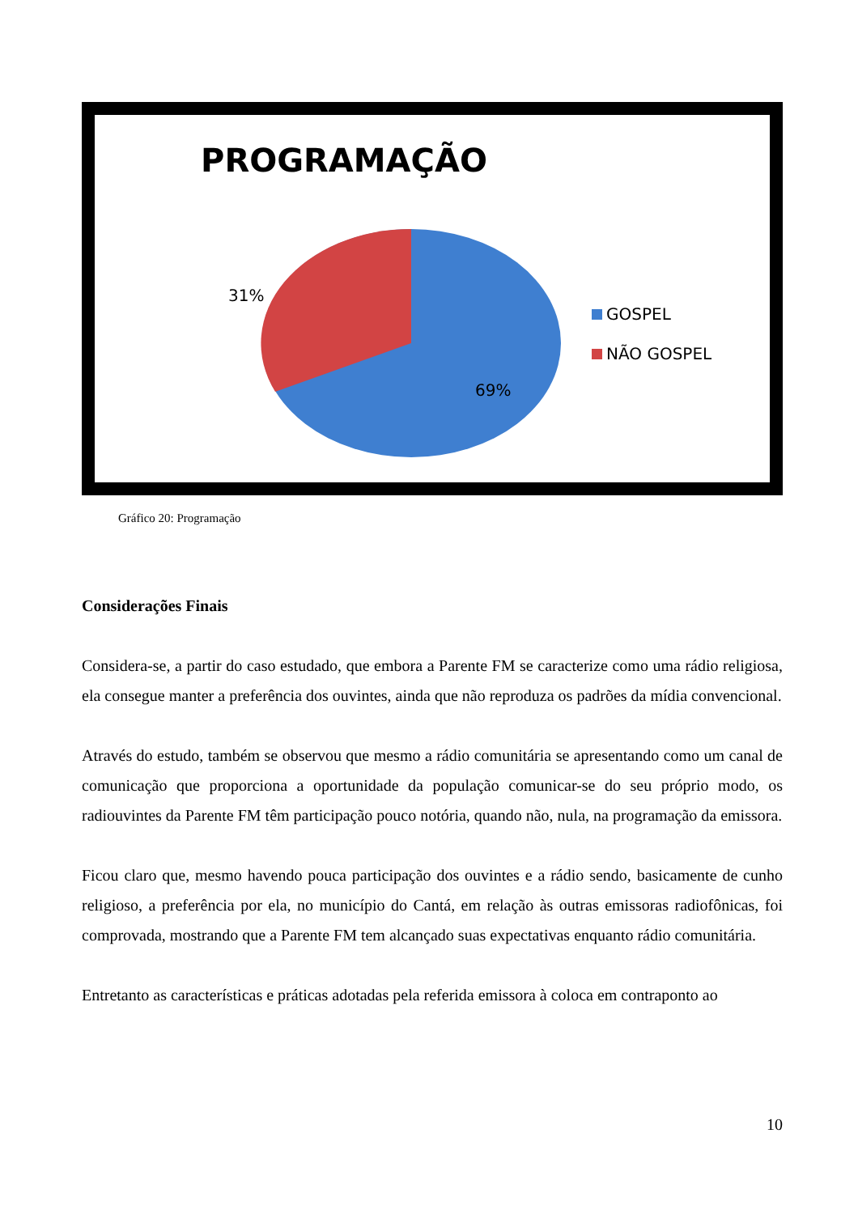PROGRAMAÇÃO
31%
69%
GOSPEL
NÃO GOSPEL
Gráfico 20: Programação
Considerações Finais
Considera-se, a partir do caso estudado, que embora a Parente FM se caracterize como uma rádio religiosa, ela consegue manter a preferência dos ouvintes, ainda que não reproduza os padrões da mídia convencional.
Através do estudo, também se observou que mesmo a rádio comunitária se apresentando como um canal de comunicação que proporciona a oportunidade da população comunicar-se do seu próprio modo, os radiouvintes da Parente FM têm participação pouco notória, quando não, nula, na programação da emissora.
Ficou claro que, mesmo havendo pouca participação dos ouvintes e a rádio sendo, basicamente de cunho religioso, a preferência por ela, no município do Cantá, em relação às outras emissoras radiofônicas, foi comprovada, mostrando que a Parente FM tem alcançado suas expectativas enquanto rádio comunitária.
Entretanto as características e práticas adotadas pela referida emissora à coloca em contraponto ao
10